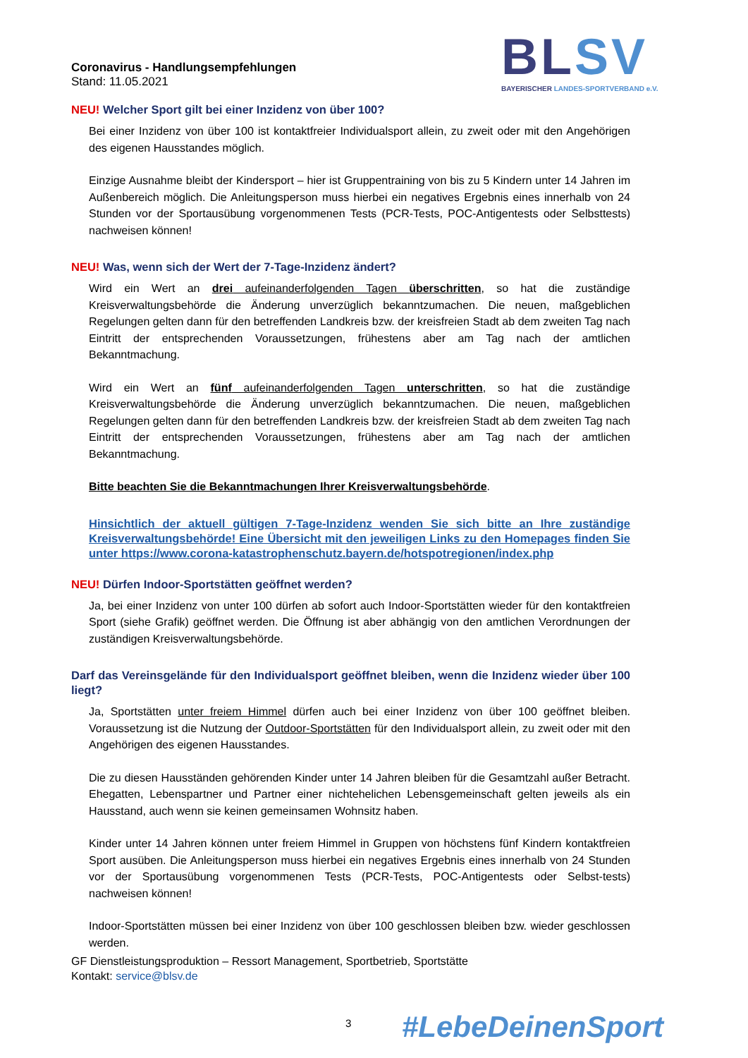Coronavirus - Handlungsempfehlungen
Stand: 11.05.2021
BLSV
BAYERISCHER LANDES-SPORTVERBAND e.V.
NEU! Welcher Sport gilt bei einer Inzidenz von über 100?
Bei einer Inzidenz von über 100 ist kontaktfreier Individualsport allein, zu zweit oder mit den Angehörigen des eigenen Hausstandes möglich.
Einzige Ausnahme bleibt der Kindersport – hier ist Gruppentraining von bis zu 5 Kindern unter 14 Jahren im Außenbereich möglich. Die Anleitungsperson muss hierbei ein negatives Ergebnis eines innerhalb von 24 Stunden vor der Sportausübung vorgenommenen Tests (PCR-Tests, POC-Antigentests oder Selbsttests) nachweisen können!
NEU! Was, wenn sich der Wert der 7-Tage-Inzidenz ändert?
Wird ein Wert an drei aufeinanderfolgenden Tagen überschritten, so hat die zuständige Kreisverwaltungsbehörde die Änderung unverzüglich bekanntzumachen. Die neuen, maßgeblichen Regelungen gelten dann für den betreffenden Landkreis bzw. der kreisfreien Stadt ab dem zweiten Tag nach Eintritt der entsprechenden Voraussetzungen, frühestens aber am Tag nach der amtlichen Bekanntmachung.
Wird ein Wert an fünf aufeinanderfolgenden Tagen unterschritten, so hat die zuständige Kreisverwaltungsbehörde die Änderung unverzüglich bekanntzumachen. Die neuen, maßgeblichen Regelungen gelten dann für den betreffenden Landkreis bzw. der kreisfreien Stadt ab dem zweiten Tag nach Eintritt der entsprechenden Voraussetzungen, frühestens aber am Tag nach der amtlichen Bekanntmachung.
Bitte beachten Sie die Bekanntmachungen Ihrer Kreisverwaltungsbehörde.
Hinsichtlich der aktuell gültigen 7-Tage-Inzidenz wenden Sie sich bitte an Ihre zuständige Kreisverwaltungsbehörde! Eine Übersicht mit den jeweiligen Links zu den Homepages finden Sie unter https://www.corona-katastrophenschutz.bayern.de/hotspotregionen/index.php
NEU! Dürfen Indoor-Sportstätten geöffnet werden?
Ja, bei einer Inzidenz von unter 100 dürfen ab sofort auch Indoor-Sportstätten wieder für den kontaktfreien Sport (siehe Grafik) geöffnet werden. Die Öffnung ist aber abhängig von den amtlichen Verordnungen der zuständigen Kreisverwaltungsbehörde.
Darf das Vereinsgelände für den Individualsport geöffnet bleiben, wenn die Inzidenz wieder über 100 liegt?
Ja, Sportstätten unter freiem Himmel dürfen auch bei einer Inzidenz von über 100 geöffnet bleiben. Voraussetzung ist die Nutzung der Outdoor-Sportstätten für den Individualsport allein, zu zweit oder mit den Angehörigen des eigenen Hausstandes.
Die zu diesen Hausständen gehörenden Kinder unter 14 Jahren bleiben für die Gesamtzahl außer Betracht. Ehegatten, Lebenspartner und Partner einer nichtehelichen Lebensgemeinschaft gelten jeweils als ein Hausstand, auch wenn sie keinen gemeinsamen Wohnsitz haben.
Kinder unter 14 Jahren können unter freiem Himmel in Gruppen von höchstens fünf Kindern kontaktfreien Sport ausüben. Die Anleitungsperson muss hierbei ein negatives Ergebnis eines innerhalb von 24 Stunden vor der Sportausübung vorgenommenen Tests (PCR-Tests, POC-Antigentests oder Selbst-tests) nachweisen können!
Indoor-Sportstätten müssen bei einer Inzidenz von über 100 geschlossen bleiben bzw. wieder geschlossen werden.
GF Dienstleistungsproduktion – Ressort Management, Sportbetrieb, Sportstätte
Kontakt: service@blsv.de
3 #LebeDeinenSport